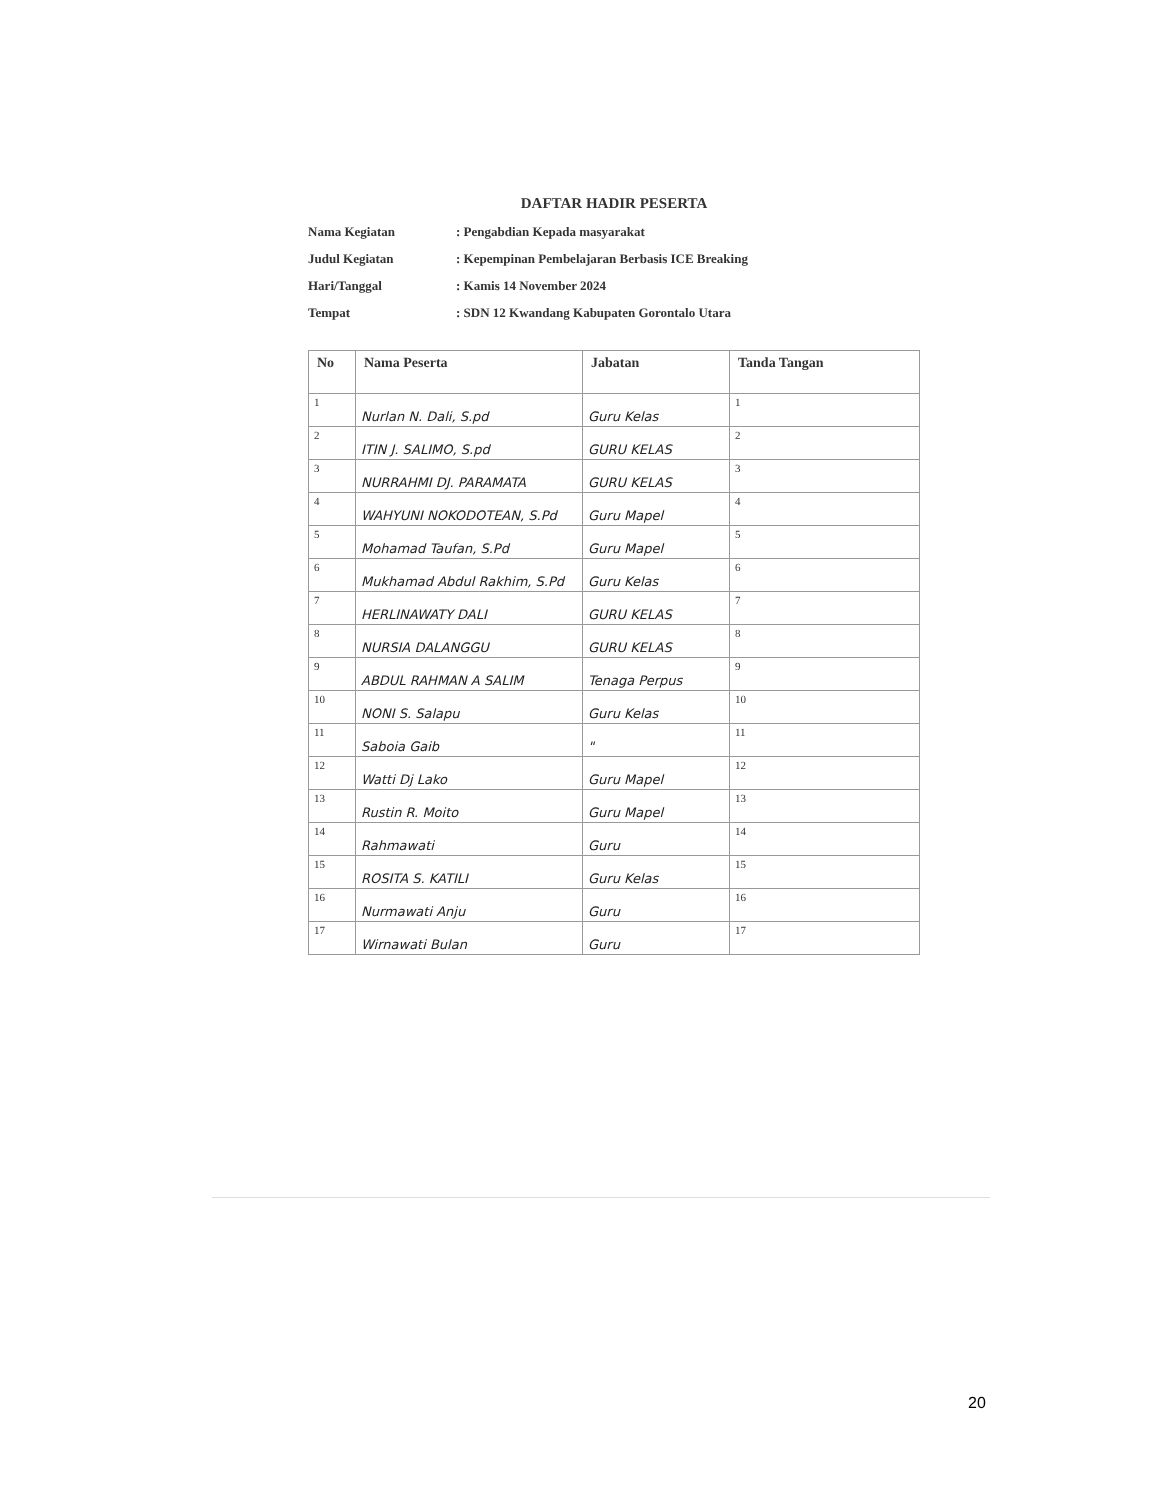DAFTAR HADIR PESERTA
Nama Kegiatan: Pengabdian Kepada masyarakat
Judul Kegiatan: Kepempinan Pembelajaran Berbasis ICE Breaking
Hari/Tanggal: Kamis 14 November 2024
Tempat: SDN 12 Kwandang Kabupaten Gorontalo Utara
| No | Nama Peserta | Jabatan | Tanda Tangan |
| --- | --- | --- | --- |
| 1 | Nurlan N. Dali, S.pd | Guru Kelas | 1 |
| 2 | ITIN J. SALIMO, S.pd | GURU KELAS | 2 |
| 3 | NURRAHMI DJ. PARAMATA | GURU KELAS | 3 |
| 4 | WAHYUNI NOKODOTEAN, S.Pd | Guru Mapel | 4 |
| 5 | Mohamad Taufan, S.Pd | Guru Mapel | 5 |
| 6 | Mukhamad Abdul Rakhim, S.Pd | Guru Kelas | 6 |
| 7 | HERLINAWATY DALI | GURU KELAS | 7 |
| 8 | NURSIA DALANGGU | GURU KELAS | 8 |
| 9 | ABDUL RAHMAN A SALIM | Tenaga Perpus | 9 |
| 10 | NONI S. Salapu | Guru Kelas | 10 |
| 11 | Saboia Gaib | " | 11 |
| 12 | Watti Dj Lako | Guru Mapel | 12 |
| 13 | Rustin R. Moito | Guru Mapel | 13 |
| 14 | Rahmawati | Guru | 14 |
| 15 | ROSITA S. KATILI | Guru Kelas | 15 |
| 16 | Nurmawati Anju | Guru | 16 |
| 17 | Wirnawati Bulan | Guru | 17 |
20